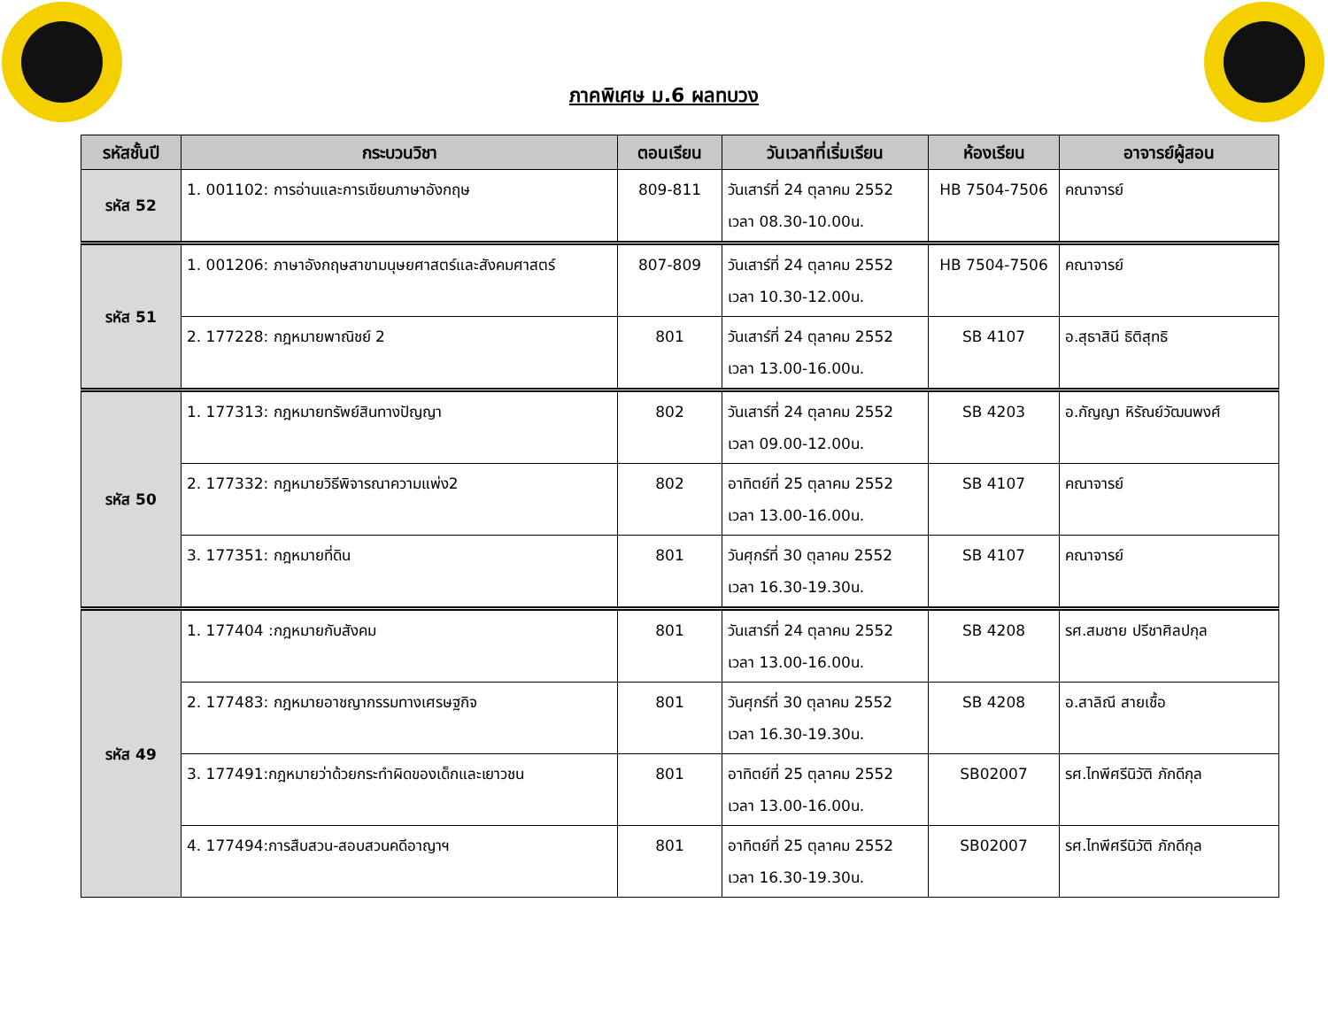ภาคพิเศษ ม.6 ผลทบวง
| รหัสชั้นปี | กระบวนวิชา | ตอนเรียน | วันเวลาที่เริ่มเรียน | ห้องเรียน | อาจารย์ผู้สอน |
| --- | --- | --- | --- | --- | --- |
| รหัส 52 | 1. 001102: การอ่านและการเขียนภาษาอังกฤษ | 809-811 | วันเสาร์ที่ 24 ตุลาคม 2552 เวลา 08.30-10.00น. | HB 7504-7506 | คณาจารย์ |
| รหัส 51 | 1. 001206: ภาษาอังกฤษสาขามนุษยศาสตร์และสังคมศาสตร์ | 807-809 | วันเสาร์ที่ 24 ตุลาคม 2552 เวลา 10.30-12.00น. | HB 7504-7506 | คณาจารย์ |
| | 2. 177228: กฎหมายพาณิชย์ 2 | 801 | วันเสาร์ที่ 24 ตุลาคม 2552 เวลา 13.00-16.00น. | SB 4107 | อ.สุธาสินี ธิติสุทธิ |
| รหัส 50 | 1. 177313: กฎหมายทรัพย์สินทางปัญญา | 802 | วันเสาร์ที่ 24 ตุลาคม 2552 เวลา 09.00-12.00น. | SB 4203 | อ.กัญญา หิรัณย์วัฒนพงศ์ |
| | 2. 177332: กฎหมายวิธีพิจารณาความแพ่ง2 | 802 | อาทิตย์ที่ 25 ตุลาคม 2552 เวลา 13.00-16.00น. | SB 4107 | คณาจารย์ |
| | 3. 177351: กฎหมายที่ดิน | 801 | วันศุกร์ที่ 30 ตุลาคม 2552 เวลา 16.30-19.30น. | SB 4107 | คณาจารย์ |
| รหัส 49 | 1. 177404 :กฎหมายกับสังคม | 801 | วันเสาร์ที่ 24 ตุลาคม 2552 เวลา 13.00-16.00น. | SB 4208 | รศ.สมชาย ปรีชาศิลปกุล |
| | 2. 177483: กฎหมายอาชญากรรมทางเศรษฐกิจ | 801 | วันศุกร์ที่ 30 ตุลาคม 2552 เวลา 16.30-19.30น. | SB 4208 | อ.สาลิณี สายเชื้อ |
| | 3. 177491:กฎหมายว่าด้วยกระทำผิดของเด็กและเยาวชน | 801 | อาทิตย์ที่ 25 ตุลาคม 2552 เวลา 13.00-16.00น. | SB02007 | รศ.ไทพีศรีนิวัติ ภักดีกุล |
| | 4. 177494:การสืบสวน-สอบสวนคดีอาญาฯ | 801 | อาทิตย์ที่ 25 ตุลาคม 2552 เวลา 16.30-19.30น. | SB02007 | รศ.ไทพีศรีนิวัติ ภักดีกุล |